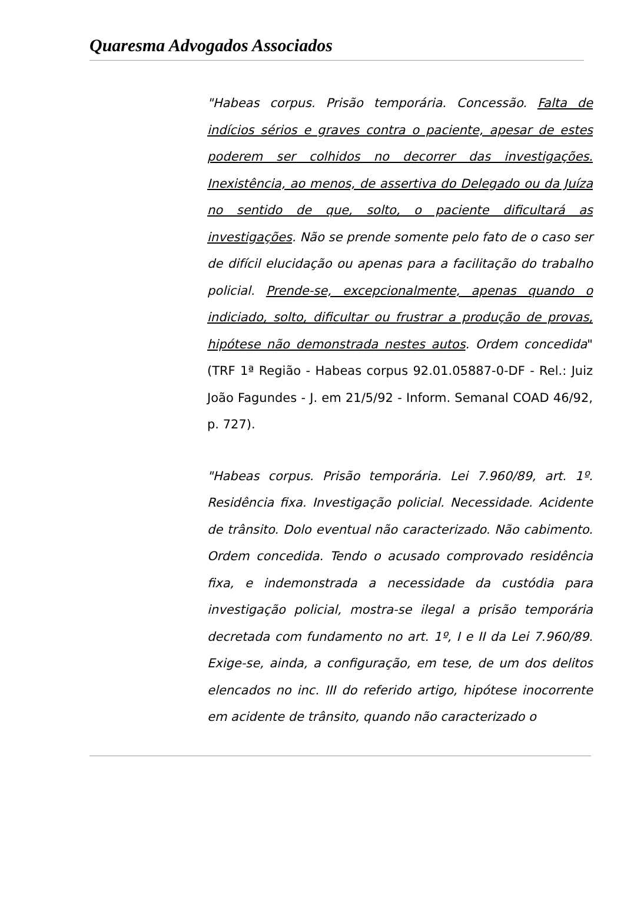Quaresma Advogados Associados
"Habeas corpus. Prisão temporária. Concessão. Falta de indícios sérios e graves contra o paciente, apesar de estes poderem ser colhidos no decorrer das investigações. Inexistência, ao menos, de assertiva do Delegado ou da Juíza no sentido de que, solto, o paciente dificultará as investigações. Não se prende somente pelo fato de o caso ser de difícil elucidação ou apenas para a facilitação do trabalho policial. Prende-se, excepcionalmente, apenas quando o indiciado, solto, dificultar ou frustrar a produção de provas, hipótese não demonstrada nestes autos. Ordem concedida" (TRF 1ª Região - Habeas corpus 92.01.05887-0-DF - Rel.: Juiz João Fagundes - J. em 21/5/92 - Inform. Semanal COAD 46/92, p. 727).
"Habeas corpus. Prisão temporária. Lei 7.960/89, art. 1º. Residência fixa. Investigação policial. Necessidade. Acidente de trânsito. Dolo eventual não caracterizado. Não cabimento. Ordem concedida. Tendo o acusado comprovado residência fixa, e indemonstrada a necessidade da custódia para investigação policial, mostra-se ilegal a prisão temporária decretada com fundamento no art. 1º, I e II da Lei 7.960/89. Exige-se, ainda, a configuração, em tese, de um dos delitos elencados no inc. III do referido artigo, hipótese inocorrente em acidente de trânsito, quando não caracterizado o